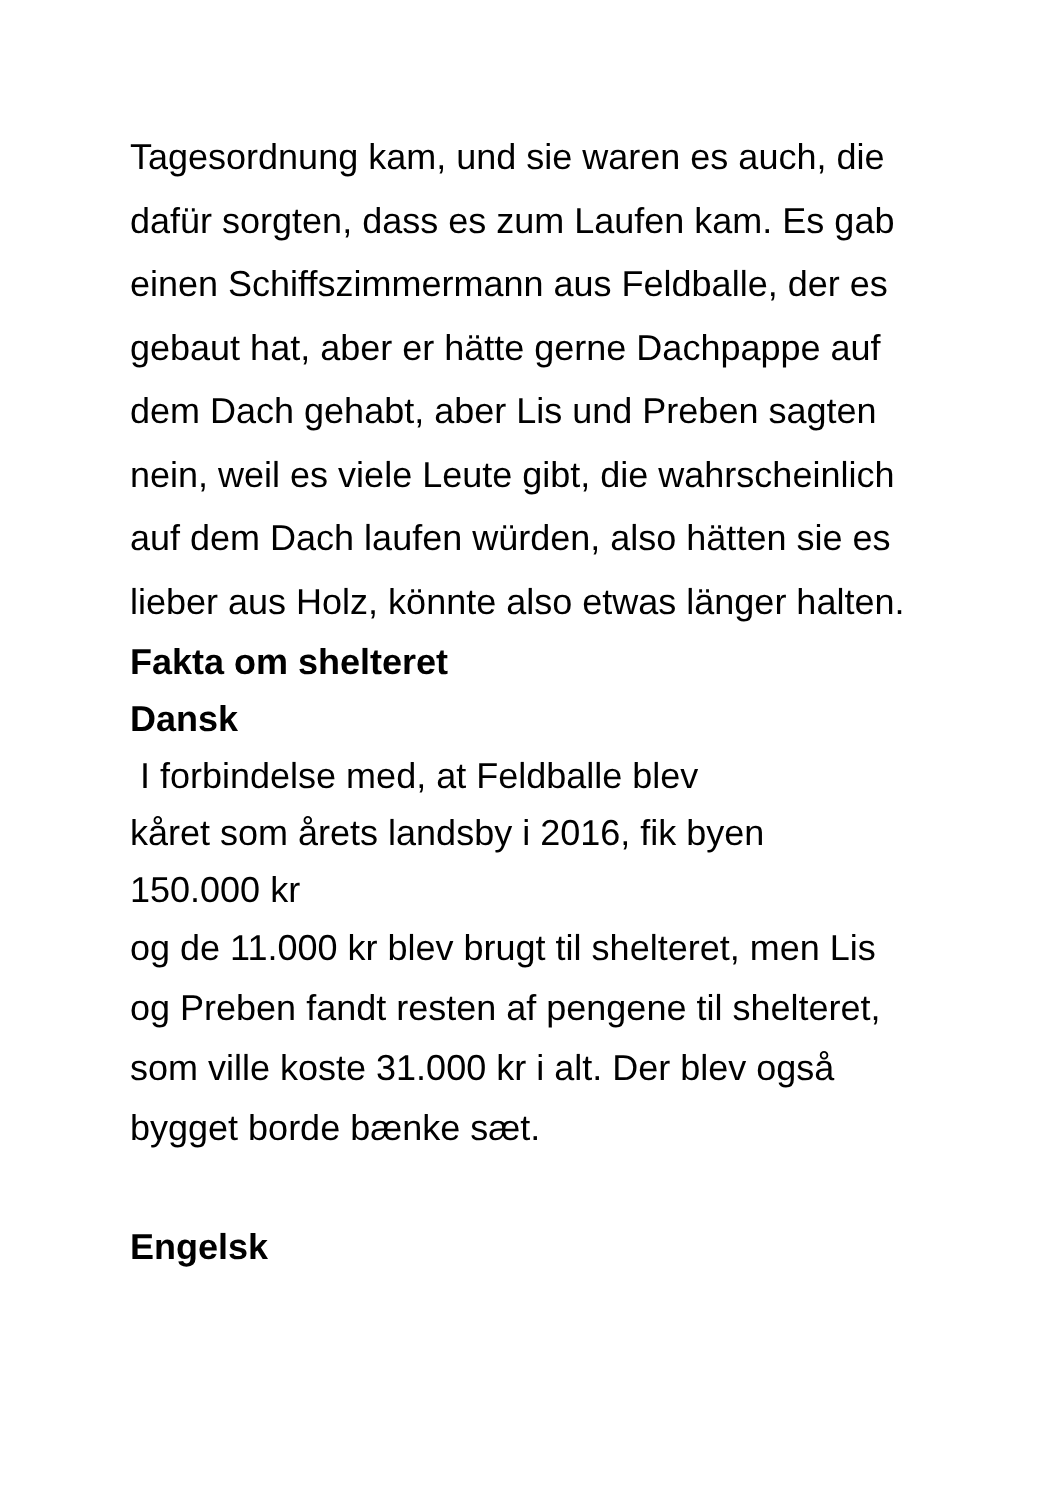Tagesordnung kam, und sie waren es auch, die dafür sorgten, dass es zum Laufen kam. Es gab einen Schiffszimmermann aus Feldballe, der es gebaut hat, aber er hätte gerne Dachpappe auf dem Dach gehabt, aber Lis und Preben sagten nein, weil es viele Leute gibt, die wahrscheinlich auf dem Dach laufen würden, also hätten sie es lieber aus Holz, könnte also etwas länger halten.
Fakta om shelteret
Dansk
I forbindelse med, at Feldballe blev
kåret som årets landsby i 2016, fik byen
150.000 kr
og de 11.000 kr blev brugt til shelteret, men Lis og Preben fandt resten af pengene til shelteret, som ville koste 31.000 kr i alt. Der blev også bygget borde bænke sæt.
Engelsk